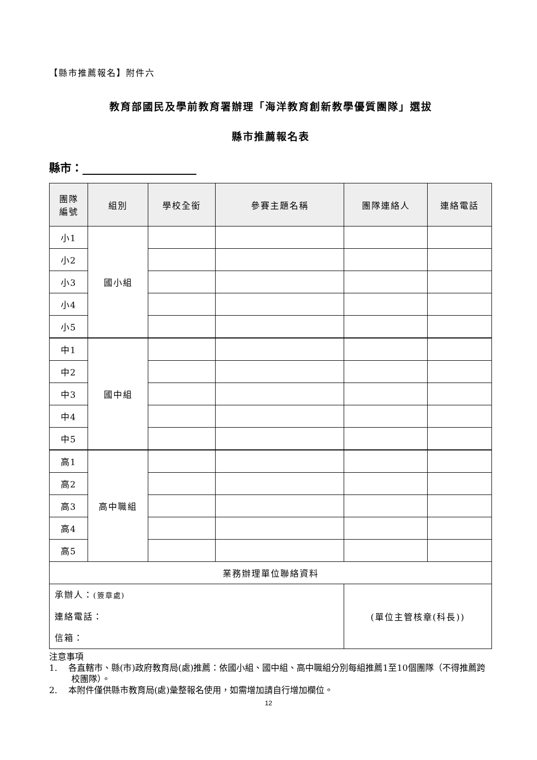【縣市推薦報名】附件六
教育部國民及學前教育署辦理「海洋教育創新教學優質團隊」選拔
縣市推薦報名表
縣市：
| 團隊 編號 | 組別 | 學校全銜 | 參賽主題名稱 | 團隊連絡人 | 連絡電話 |
| --- | --- | --- | --- | --- | --- |
| 小1 | 國小組 | | | | |
| 小2 | | | | | |
| 小3 | | | | | |
| 小4 | | | | | |
| 小5 | | | | | |
| 中1 | 國中組 | | | | |
| 中2 | | | | | |
| 中3 | | | | | |
| 中4 | | | | | |
| 中5 | | | | | |
| 高1 | 高中職組 | | | | |
| 高2 | | | | | |
| 高3 | | | | | |
| 高4 | | | | | |
| 高5 | | | | | |
| 業務辦理單位聯絡資料 | | | | | |
| 承辦人： (簽章處) 連絡電話： 信箱： | | | | (單位主管核章(科長)) | |
注意事項
1. 各直轄市、縣(市)政府教育局(處)推薦：依國小組、國中組、高中職組分別每組推薦1至10個團隊（不得推薦跨校團隊）。
2. 本附件僅供縣市教育局(處)彙整報名使用，如需增加請自行增加欄位。
12